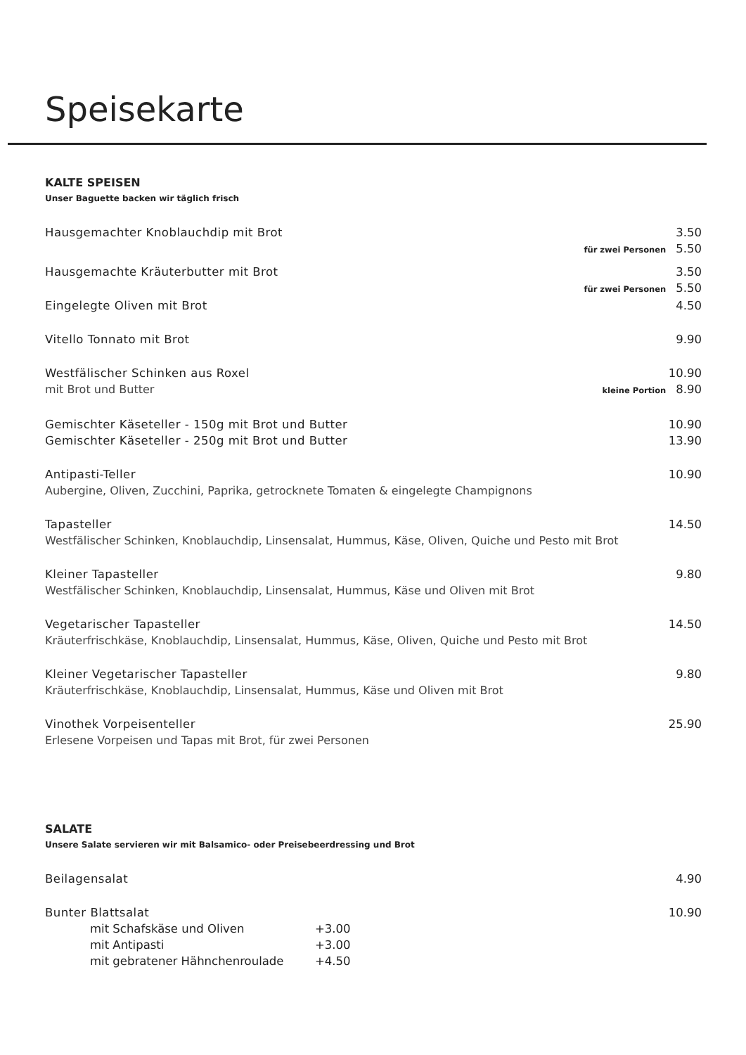Speisekarte
KALTE SPEISEN
Unser Baguette backen wir täglich frisch
Hausgemachter Knoblauchdip mit Brot 3.50
für zwei Personen 5.50
Hausgemachte Kräuterbutter mit Brot 3.50
für zwei Personen 5.50
Eingelegte Oliven mit Brot 4.50
Vitello Tonnato mit Brot 9.90
Westfälischer Schinken aus Roxel 10.90
mit Brot und Butter kleine Portion 8.90
Gemischter Käseteller - 150g mit Brot und Butter 10.90
Gemischter Käseteller - 250g mit Brot und Butter 13.90
Antipasti-Teller 10.90
Aubergine, Oliven, Zucchini, Paprika, getrocknete Tomaten & eingelegte Champignons
Tapasteller 14.50
Westfälischer Schinken, Knoblauchdip, Linsensalat, Hummus, Käse, Oliven, Quiche und Pesto mit Brot
Kleiner Tapasteller 9.80
Westfälischer Schinken, Knoblauchdip, Linsensalat, Hummus, Käse und Oliven mit Brot
Vegetarischer Tapasteller 14.50
Kräuterfrischkäse, Knoblauchdip, Linsensalat, Hummus, Käse, Oliven, Quiche und Pesto mit Brot
Kleiner Vegetarischer Tapasteller 9.80
Kräuterfrischkäse, Knoblauchdip, Linsensalat, Hummus, Käse und Oliven mit Brot
Vinothek Vorpeisenteller 25.90
Erlesene Vorpeisen und Tapas mit Brot, für zwei Personen
SALATE
Unsere Salate servieren wir mit Balsamico- oder Preisebeerdressing und Brot
Beilagensalat 4.90
Bunter Blattsalat 10.90
mit Schafskäse und Oliven +3.00
mit Antipasti +3.00
mit gebratener Hähnchenroulade +4.50